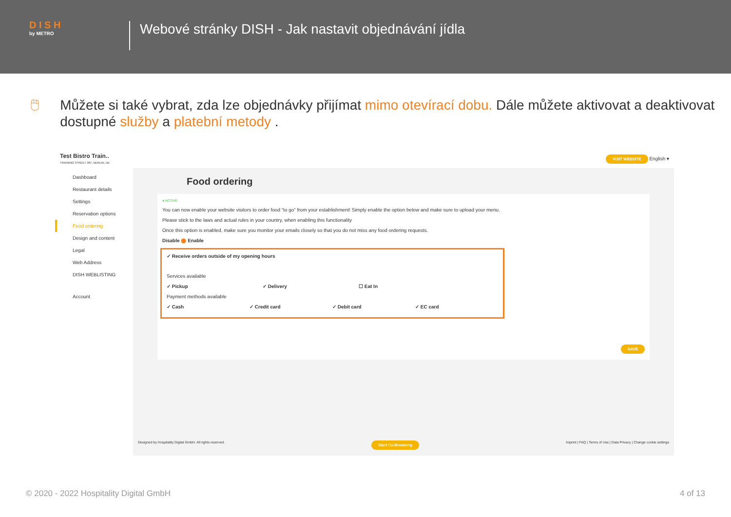D I S H
by METRO
Webové stránky DISH - Jak nastavit objednávání jídla
🖱 Můžete si také vybrat, zda lze objednávky přijímat mimo otevírací dobu. Dále můžete aktivovat a deaktivovat dostupné služby a platební metody .
Test Bistro Train..
TRAINING STREET 007, BERLIN, DE
VISIT WEBSITE English ▾
Dashboard
Restaurant details
Settings
Reservation options
Food ordering
Design and content
Legal
Web Address
DISH WEBLISTING
Account
Food ordering
● ACTIVE
You can now enable your website visitors to order food “to go” from your establishment! Simply enable the option below and make sure to upload your menu.
Please stick to the laws and actual rules in your country, when enabling this functionality
Once this option is enabled, make sure you monitor your emails closely so that you do not miss any food ordering requests.
Disable ⬤ Enable
✓ Receive orders outside of my opening hours
Services available
✓ Pickup ✓ Delivery ☐ Eat In
Payment methods available
✓ Cash ✓ Credit card ✓ Debit card ✓ EC card
SAVE
Designed by Hospitality Digital GmbH. All rights reserved. Start Co-Browsing Imprint | FAQ | Terms of Use | Data Privacy | Change cookie settings
© 2020 - 2022 Hospitality Digital GmbH 4 of 13